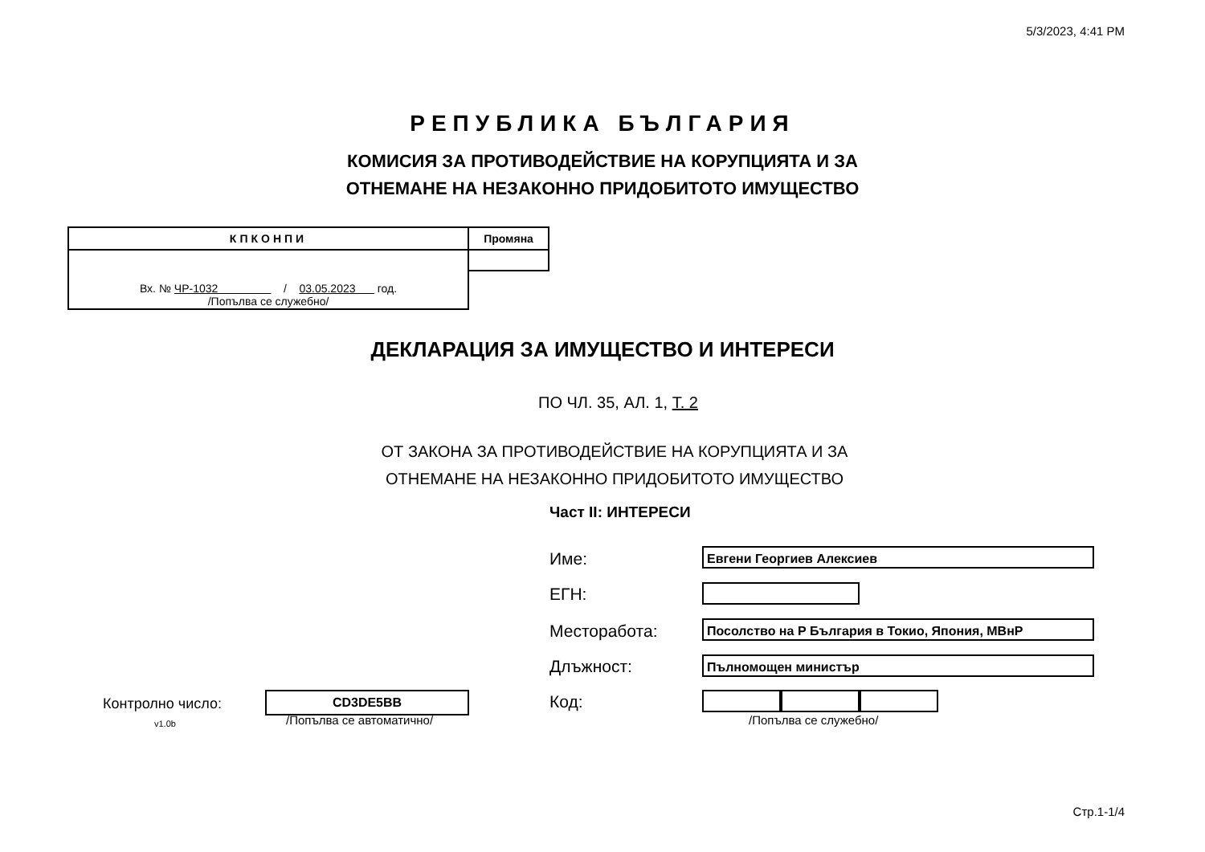5/3/2023, 4:41 PM
РЕПУБЛИКА БЪЛГАРИЯ
КОМИСИЯ ЗА ПРОТИВОДЕЙСТВИЕ НА КОРУПЦИЯТА И ЗА
ОТНЕМАНЕ НА НЕЗАКОННО ПРИДОБИТОТО ИМУЩЕСТВО
| КПКОНПИ | Промяна |
| --- | --- |
| Вх. № ЧР-1032 / 03.05.2023 год. /Попълва се служебно/ | |
ДЕКЛАРАЦИЯ ЗА ИМУЩЕСТВО И ИНТЕРЕСИ
ПО ЧЛ. 35, АЛ. 1, Т. 2
ОТ ЗАКОНА ЗА ПРОТИВОДЕЙСТВИЕ НА КОРУПЦИЯТА И ЗА
ОТНЕМАНЕ НА НЕЗАКОННО ПРИДОБИТОТО ИМУЩЕСТВО
Част II: ИНТЕРЕСИ
Име: Евгени Георгиев Алексиев
ЕГН:
Месторабота: Посолство на Р България в Токио, Япония, МВнР
Длъжност: Пълномощен министър
Код:
/Попълва се служебно/
Контролно число:
v1.0b
CD3DE5BB
/Попълва се автоматично/
Стр.1-1/4